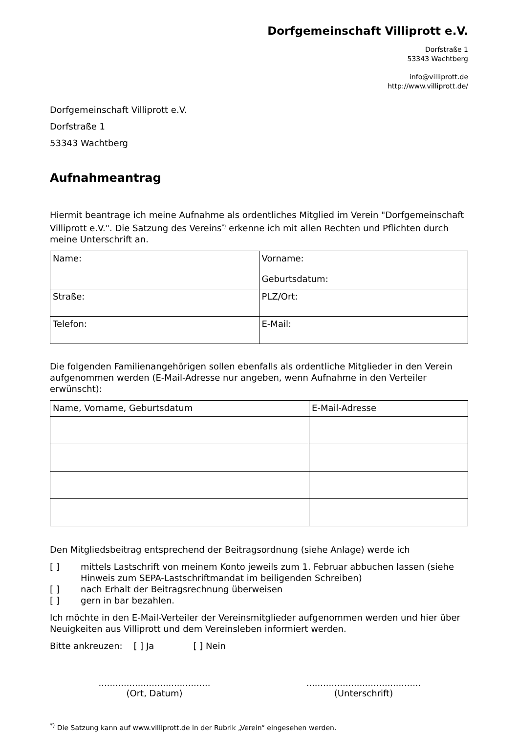Dorfgemeinschaft Villiprott e.V.
Dorfstraße 1
53343 Wachtberg
info@villiprott.de
http://www.villiprott.de/
Dorfgemeinschaft Villiprott e.V.
Dorfstraße 1
53343 Wachtberg
Aufnahmeantrag
Hiermit beantrage ich meine Aufnahme als ordentliches Mitglied im Verein "Dorfgemeinschaft Villiprott e.V.". Die Satzung des Vereins<sup>*)</sup> erkenne ich mit allen Rechten und Pflichten durch meine Unterschrift an.
| Name: | Vorname: Geburtsdatum: |
| Straße: | PLZ/Ort: |
| Telefon: | E-Mail: |
Die folgenden Familienangehörigen sollen ebenfalls als ordentliche Mitglieder in den Verein aufgenommen werden (E-Mail-Adresse nur angeben, wenn Aufnahme in den Verteiler erwünscht):
| Name, Vorname, Geburtsdatum | E-Mail-Adresse |
Den Mitgliedsbeitrag entsprechend der Beitragsordnung (siehe Anlage) werde ich
[ ] mittels Lastschrift von meinem Konto jeweils zum 1. Februar abbuchen lassen (siehe Hinweis zum SEPA-Lastschriftmandat im beiligenden Schreiben)
[ ] nach Erhalt der Beitragsrechnung überweisen
[ ] gern in bar bezahlen.
Ich möchte in den E-Mail-Verteiler der Vereinsmitglieder aufgenommen werden und hier über Neuigkeiten aus Villiprott und dem Vereinsleben informiert werden.
Bitte ankreuzen: [ ] Ja [ ] Nein
........................................
(Ort, Datum)
.........................................
(Unterschrift)
<sup>*)</sup> Die Satzung kann auf www.villiprott.de in der Rubrik „Verein“ eingesehen werden.